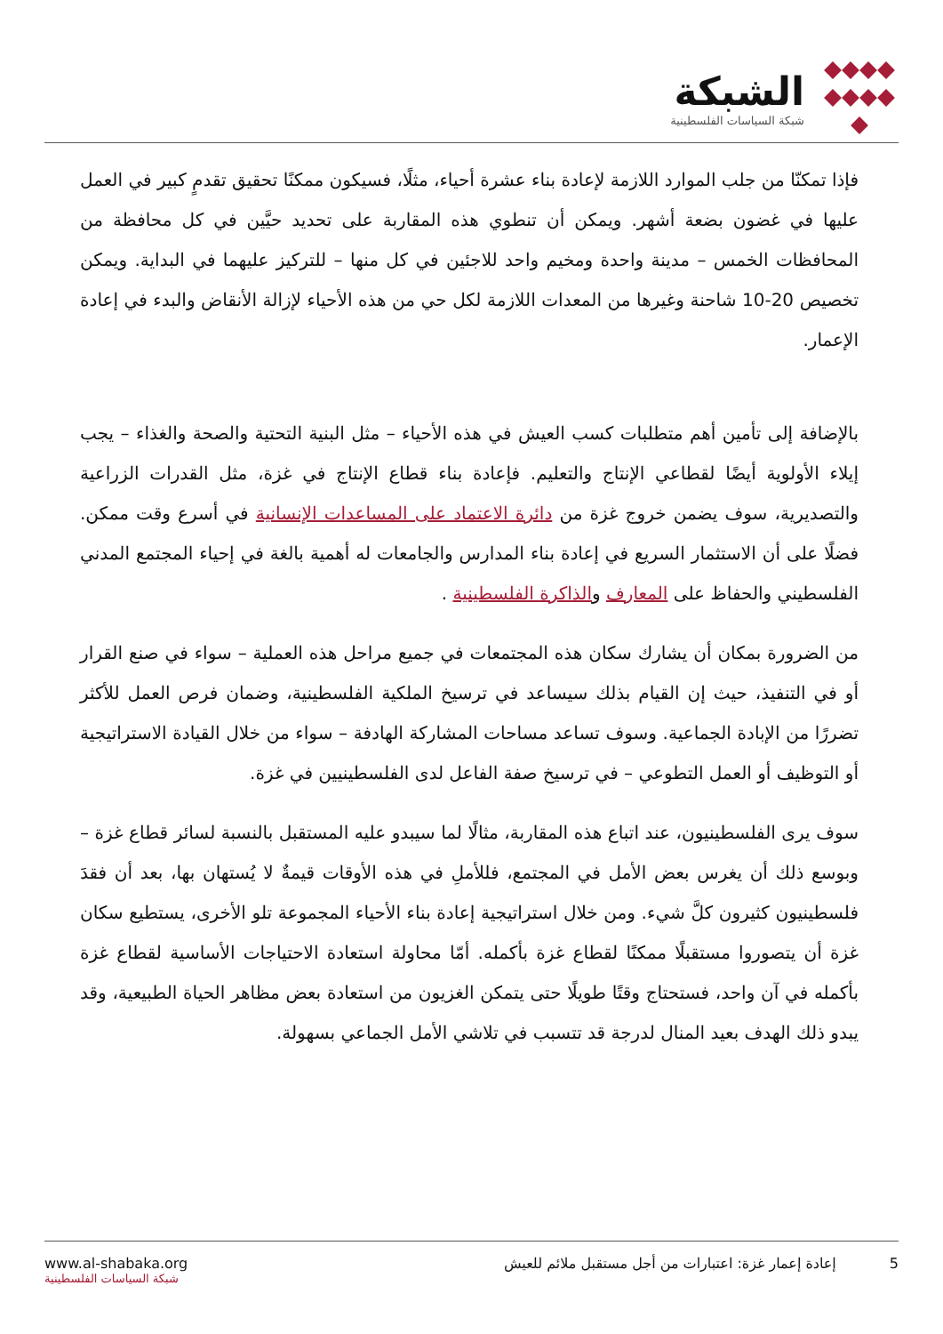الشبكة
شبكة السياسات الفلسطينية
فإذا تمكنّا من جلب الموارد اللازمة لإعادة بناء عشرة أحياء، مثلًا، فسيكون ممكنًا تحقيق تقدمٍ كبير في العمل عليها في غضون بضعة أشهر. ويمكن أن تنطوي هذه المقاربة على تحديد حيَّين في كل محافظة من المحافظات الخمس – مدينة واحدة ومخيم واحد للاجئين في كل منها – للتركيز عليهما في البداية. ويمكن تخصيص 20-10 شاحنة وغيرها من المعدات اللازمة لكل حي من هذه الأحياء لإزالة الأنقاض والبدء في إعادة الإعمار.
بالإضافة إلى تأمين أهم متطلبات كسب العيش في هذه الأحياء – مثل البنية التحتية والصحة والغذاء – يجب إيلاء الأولوية أيضًا لقطاعي الإنتاج والتعليم. فإعادة بناء قطاع الإنتاج في غزة، مثل القدرات الزراعية والتصديرية، سوف يضمن خروج غزة من دائرة الاعتماد على المساعدات الإنسانية في أسرع وقت ممكن. فضلًا على أن الاستثمار السريع في إعادة بناء المدارس والجامعات له أهمية بالغة في إحياء المجتمع المدني الفلسطيني والحفاظ على المعارف والذاكرة الفلسطينية .
من الضرورة بمكان أن يشارك سكان هذه المجتمعات في جميع مراحل هذه العملية – سواء في صنع القرار أو في التنفيذ، حيث إن القيام بذلك سيساعد في ترسيخ الملكية الفلسطينية، وضمان فرص العمل للأكثر تضررًا من الإبادة الجماعية. وسوف تساعد مساحات المشاركة الهادفة – سواء من خلال القيادة الاستراتيجية أو التوظيف أو العمل التطوعي – في ترسيخ صفة الفاعل لدى الفلسطينيين في غزة.
سوف يرى الفلسطينيون، عند اتباع هذه المقاربة، مثالًا لما سيبدو عليه المستقبل بالنسبة لسائر قطاع غزة – وبوسع ذلك أن يغرس بعض الأمل في المجتمع، فللأملِ في هذه الأوقات قيمةٌ لا يُستهان بها، بعد أن فقدَ فلسطينيون كثيرون كلَّ شيء. ومن خلال استراتيجية إعادة بناء الأحياء المجموعة تلو الأخرى، يستطيع سكان غزة أن يتصوروا مستقبلًا ممكنًا لقطاع غزة بأكمله. أمّا محاولة استعادة الاحتياجات الأساسية لقطاع غزة بأكمله في آن واحد، فستحتاج وقتًا طويلًا حتى يتمكن الغزيون من استعادة بعض مظاهر الحياة الطبيعية، وقد يبدو ذلك الهدف بعيد المنال لدرجة قد تتسبب في تلاشي الأمل الجماعي بسهولة.
www.al-shabaka.org
شبكة السياسات الفلسطينية
5 إعادة إعمار غزة: اعتبارات من أجل مستقبل ملائم للعيش